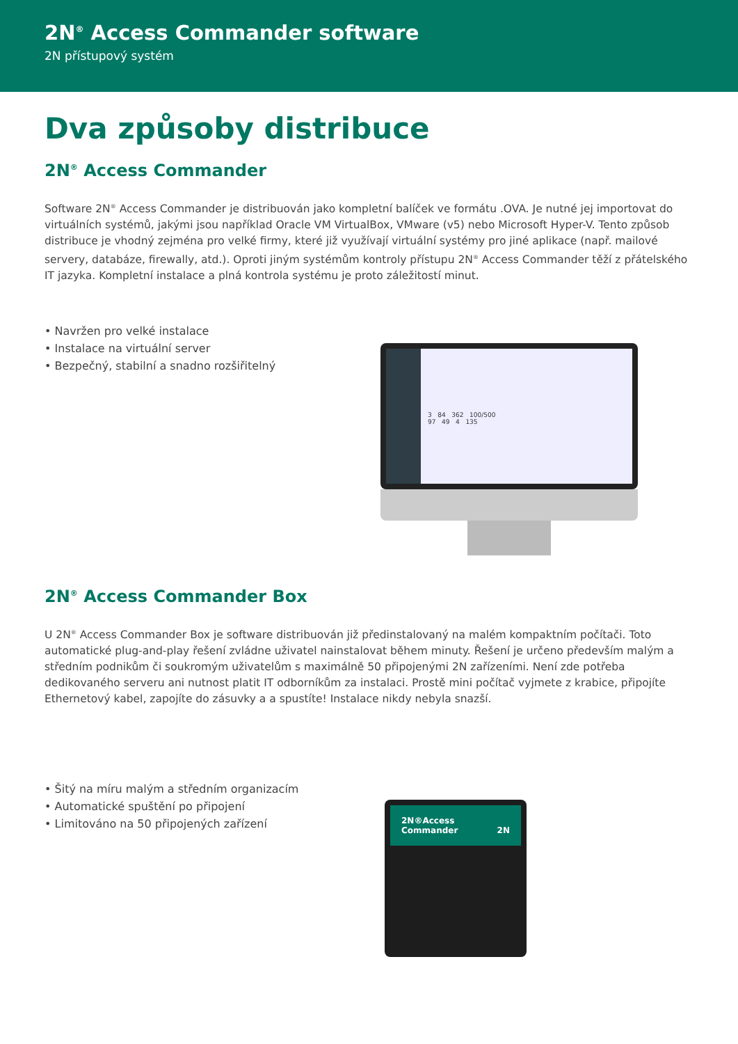2N<sup>®</sup> Access Commander software
2N přístupový systém
Dva způsoby distribuce
2N<sup>®</sup> Access Commander
Software 2N<sup>®</sup> Access Commander je distribuován jako kompletní balíček ve formátu .OVA. Je nutné jej importovat do virtuálních systémů, jakými jsou například Oracle VM VirtualBox, VMware (v5) nebo Microsoft Hyper-V. Tento způsob distribuce je vhodný zejména pro velké firmy, které již využívají virtuální systémy pro jiné aplikace (např. mailové servery, databáze, firewally, atd.). Oproti jiným systémům kontroly přístupu 2N<sup>®</sup> Access Commander těží z přátelského IT jazyka. Kompletní instalace a plná kontrola systému je proto záležitostí minut.
• Navržen pro velké instalace
• Instalace na virtuální server
• Bezpečný, stabilní a snadno rozšiřitelný
3 84 362 100/500
97 49 4 135
2N<sup>®</sup> Access Commander Box
U 2N<sup>®</sup> Access Commander Box je software distribuován již předinstalovaný na malém kompaktním počítači. Toto automatické plug-and-play řešení zvládne uživatel nainstalovat během minuty. Řešení je určeno především malým a středním podnikům či soukromým uživatelům s maximálně 50 připojenými 2N zařízeními. Není zde potřeba dedikovaného serveru ani nutnost platit IT odborníkům za instalaci. Prostě mini počítač vyjmete z krabice, připojíte Ethernetový kabel, zapojíte do zásuvky a a spustíte! Instalace nikdy nebyla snazší.
• Šitý na míru malým a středním organizacím
• Automatické spuštění po připojení
• Limitováno na 50 připojených zařízení
2N®Access
Commander 2N